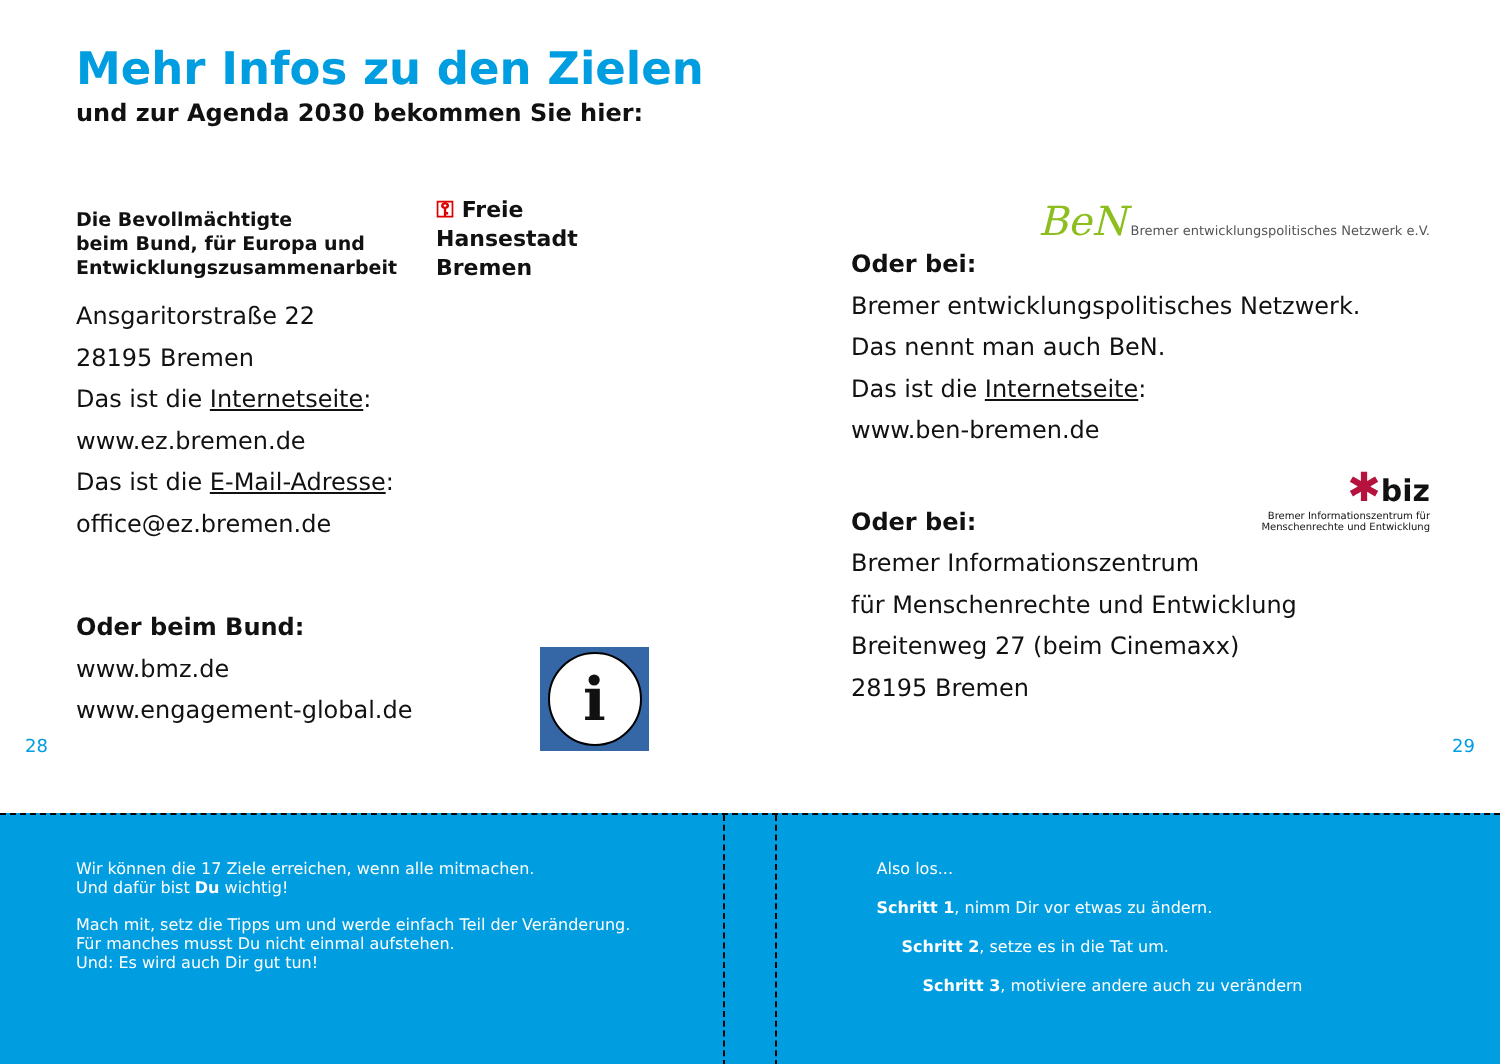Mehr Infos zu den Zielen
und zur Agenda 2030 bekommen Sie hier:
Die Bevollmächtigte
beim Bund, für Europa und
Entwicklungszusammenarbeit
⚿ Freie
Hansestadt
Bremen
Ansgaritorstraße 22
28195 Bremen
Das ist die Internetseite:
www.ez.bremen.de
Das ist die E-Mail-Adresse:
office@ez.bremen.de
Oder beim Bund:
www.bmz.de
www.engagement-global.de
i
28
BeN Bremer entwicklungspolitisches Netzwerk e.V.
Oder bei:
Bremer entwicklungspolitisches Netzwerk.
Das nennt man auch BeN.
Das ist die Internetseite:
www.ben-bremen.de
✱biz
Bremer Informationszentrum für
Menschenrechte und Entwicklung
Oder bei:
Bremer Informationszentrum
für Menschenrechte und Entwicklung
Breitenweg 27 (beim Cinemaxx)
28195 Bremen
29
Wir können die 17 Ziele erreichen, wenn alle mitmachen.
Und dafür bist Du wichtig!
Mach mit, setz die Tipps um und werde einfach Teil der Veränderung.
Für manches musst Du nicht einmal aufstehen.
Und: Es wird auch Dir gut tun!
Also los...
Schritt 1, nimm Dir vor etwas zu ändern.
Schritt 2, setze es in die Tat um.
Schritt 3, motiviere andere auch zu verändern